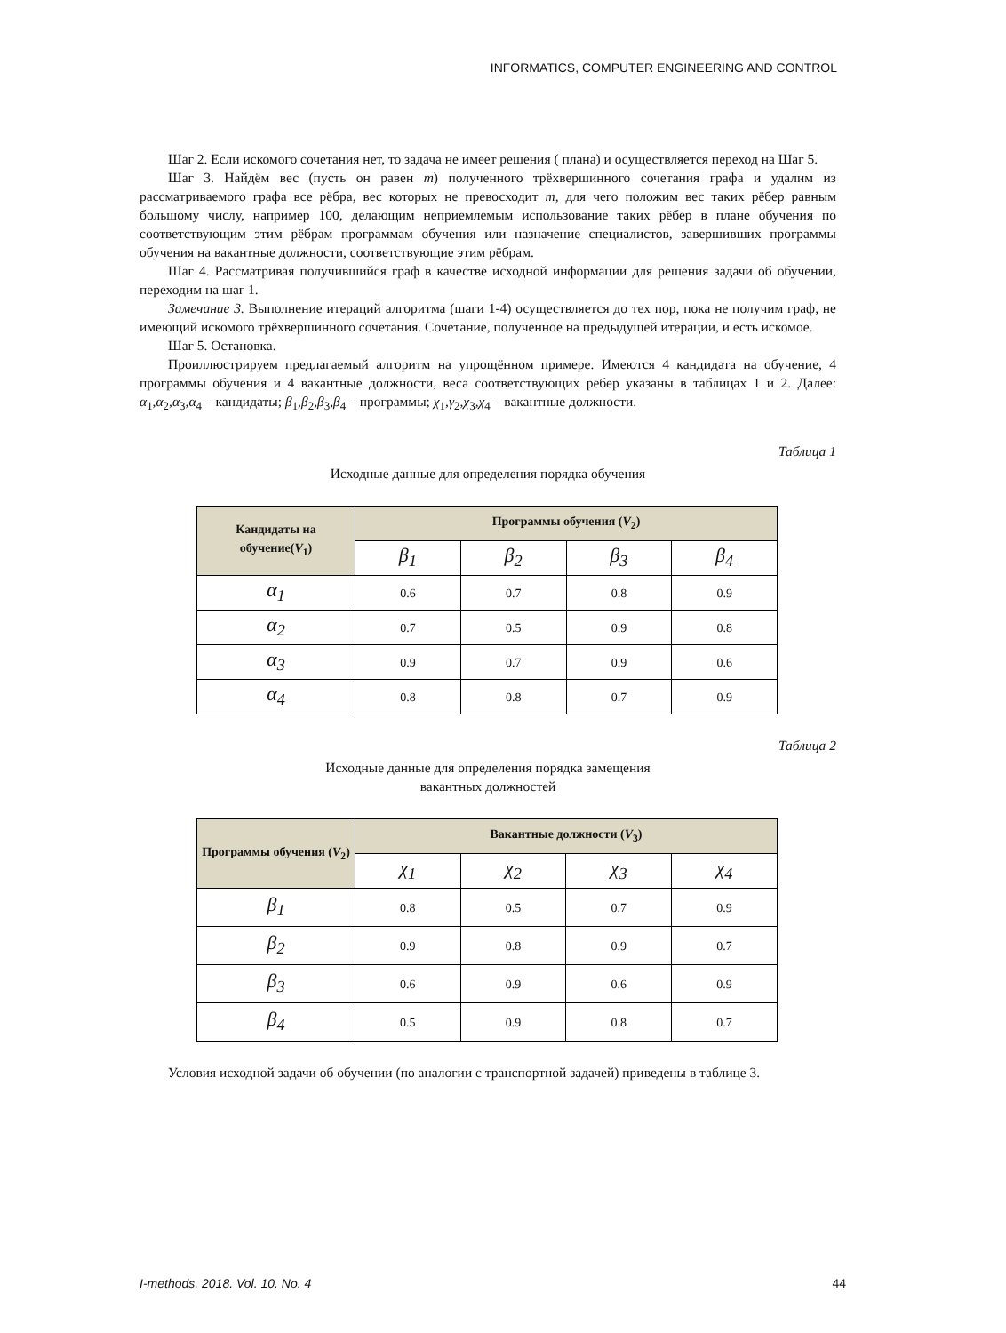INFORMATICS, COMPUTER ENGINEERING AND CONTROL
Шаг 2. Если искомого сочетания нет, то задача не имеет решения ( плана) и осуществляется переход на Шаг 5.
Шаг 3. Найдём вес (пусть он равен m) полученного трёхвершинного сочетания графа и удалим из рассматриваемого графа все рёбра, вес которых не превосходит m, для чего положим вес таких рёбер равным большому числу, например 100, делающим неприемлемым использование таких рёбер в плане обучения по соответствующим этим рёбрам программам обучения или назначение специалистов, завершивших программы обучения на вакантные должности, соответствующие этим рёбрам.
Шаг 4. Рассматривая получившийся граф в качестве исходной информации для решения задачи об обучении, переходим на шаг 1.
Замечание 3. Выполнение итераций алгоритма (шаги 1-4) осуществляется до тех пор, пока не получим граф, не имеющий искомого трёхвершинного сочетания. Сочетание, полученное на предыдущей итерации, и есть искомое.
Шаг 5. Остановка.
Проиллюстрируем предлагаемый алгоритм на упрощённом примере. Имеются 4 кандидата на обучение, 4 программы обучения и 4 вакантные должности, веса соответствующих ребер указаны в таблицах 1 и 2. Далее: α<sub>1</sub>,α<sub>2</sub>,α<sub>3</sub>,α<sub>4</sub> – кандидаты; β<sub>1</sub>,β<sub>2</sub>,β<sub>3</sub>,β<sub>4</sub> – программы; χ<sub>1</sub>,γ<sub>2</sub>,χ<sub>3</sub>,χ<sub>4</sub> – вакантные должности.
Таблица 1
Исходные данные для определения порядка обучения
| Кандидаты на обучение( V<sub>1</sub>) | Программы обучения ( V<sub>2</sub>) | | | |
| --- | --- | --- | --- | --- |
| | β<sub>1</sub> | β<sub>2</sub> | β<sub>3</sub> | β<sub>4</sub> |
| α<sub>1</sub> | 0.6 | 0.7 | 0.8 | 0.9 |
| α<sub>2</sub> | 0.7 | 0.5 | 0.9 | 0.8 |
| α<sub>3</sub> | 0.9 | 0.7 | 0.9 | 0.6 |
| α<sub>4</sub> | 0.8 | 0.8 | 0.7 | 0.9 |
Таблица 2
Исходные данные для определения порядка замещения
вакантных должностей
| Программы обучения ( V<sub>2</sub>) | Вакантные должности ( V<sub>3</sub>) | | | |
| --- | --- | --- | --- | --- |
| | χ<sub>1</sub> | χ<sub>2</sub> | χ<sub>3</sub> | χ<sub>4</sub> |
| β<sub>1</sub> | 0.8 | 0.5 | 0.7 | 0.9 |
| β<sub>2</sub> | 0.9 | 0.8 | 0.9 | 0.7 |
| β<sub>3</sub> | 0.6 | 0.9 | 0.6 | 0.9 |
| β<sub>4</sub> | 0.5 | 0.9 | 0.8 | 0.7 |
Условия исходной задачи об обучении (по аналогии с транспортной задачей) приведены в таблице 3.
I-methods. 2018. Vol. 10. No. 4 44